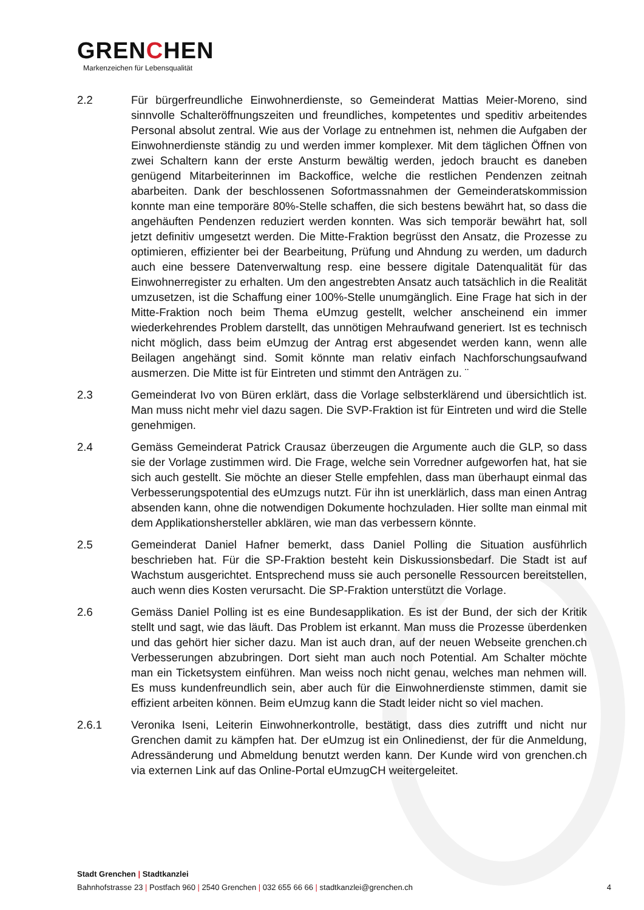GRENCHEN
Markenzeichen für Lebensqualität
2.2 Für bürgerfreundliche Einwohnerdienste, so Gemeinderat Mattias Meier-Moreno, sind sinnvolle Schalteröffnungszeiten und freundliches, kompetentes und speditiv arbeitendes Personal absolut zentral. Wie aus der Vorlage zu entnehmen ist, nehmen die Aufgaben der Einwohnerdienste ständig zu und werden immer komplexer. Mit dem täglichen Öffnen von zwei Schaltern kann der erste Ansturm bewältig werden, jedoch braucht es daneben genügend Mitarbeiterinnen im Backoffice, welche die restlichen Pendenzen zeitnah abarbeiten. Dank der beschlossenen Sofortmassnahmen der Gemeinderatskommission konnte man eine temporäre 80%-Stelle schaffen, die sich bestens bewährt hat, so dass die angehäuften Pendenzen reduziert werden konnten. Was sich temporär bewährt hat, soll jetzt definitiv umgesetzt werden. Die Mitte-Fraktion begrüsst den Ansatz, die Prozesse zu optimieren, effizienter bei der Bearbeitung, Prüfung und Ahndung zu werden, um dadurch auch eine bessere Datenverwaltung resp. eine bessere digitale Datenqualität für das Einwohnerregister zu erhalten. Um den angestrebten Ansatz auch tatsächlich in die Realität umzusetzen, ist die Schaffung einer 100%-Stelle unumgänglich. Eine Frage hat sich in der Mitte-Fraktion noch beim Thema eUmzug gestellt, welcher anscheinend ein immer wiederkehrendes Problem darstellt, das unnötigen Mehraufwand generiert. Ist es technisch nicht möglich, dass beim eUmzug der Antrag erst abgesendet werden kann, wenn alle Beilagen angehängt sind. Somit könnte man relativ einfach Nachforschungsaufwand ausmerzen. Die Mitte ist für Eintreten und stimmt den Anträgen zu. ¨
2.3 Gemeinderat Ivo von Büren erklärt, dass die Vorlage selbsterklärend und übersichtlich ist. Man muss nicht mehr viel dazu sagen. Die SVP-Fraktion ist für Eintreten und wird die Stelle genehmigen.
2.4 Gemäss Gemeinderat Patrick Crausaz überzeugen die Argumente auch die GLP, so dass sie der Vorlage zustimmen wird. Die Frage, welche sein Vorredner aufgeworfen hat, hat sie sich auch gestellt. Sie möchte an dieser Stelle empfehlen, dass man überhaupt einmal das Verbesserungspotential des eUmzugs nutzt. Für ihn ist unerklärlich, dass man einen Antrag absenden kann, ohne die notwendigen Dokumente hochzuladen. Hier sollte man einmal mit dem Applikationshersteller abklären, wie man das verbessern könnte.
2.5 Gemeinderat Daniel Hafner bemerkt, dass Daniel Polling die Situation ausführlich beschrieben hat. Für die SP-Fraktion besteht kein Diskussionsbedarf. Die Stadt ist auf Wachstum ausgerichtet. Entsprechend muss sie auch personelle Ressourcen bereitstellen, auch wenn dies Kosten verursacht. Die SP-Fraktion unterstützt die Vorlage.
2.6 Gemäss Daniel Polling ist es eine Bundesapplikation. Es ist der Bund, der sich der Kritik stellt und sagt, wie das läuft. Das Problem ist erkannt. Man muss die Prozesse überdenken und das gehört hier sicher dazu. Man ist auch dran, auf der neuen Webseite grenchen.ch Verbesserungen abzubringen. Dort sieht man auch noch Potential. Am Schalter möchte man ein Ticketsystem einführen. Man weiss noch nicht genau, welches man nehmen will. Es muss kundenfreundlich sein, aber auch für die Einwohnerdienste stimmen, damit sie effizient arbeiten können. Beim eUmzug kann die Stadt leider nicht so viel machen.
2.6.1 Veronika Iseni, Leiterin Einwohnerkontrolle, bestätigt, dass dies zutrifft und nicht nur Grenchen damit zu kämpfen hat. Der eUmzug ist ein Onlinedienst, der für die Anmeldung, Adressänderung und Abmeldung benutzt werden kann. Der Kunde wird von grenchen.ch via externen Link auf das Online-Portal eUmzugCH weitergeleitet.
Stadt Grenchen | Stadtkanzlei
Bahnhofstrasse 23 | Postfach 960 | 2540 Grenchen | 032 655 66 66 | stadtkanzlei@grenchen.ch
4